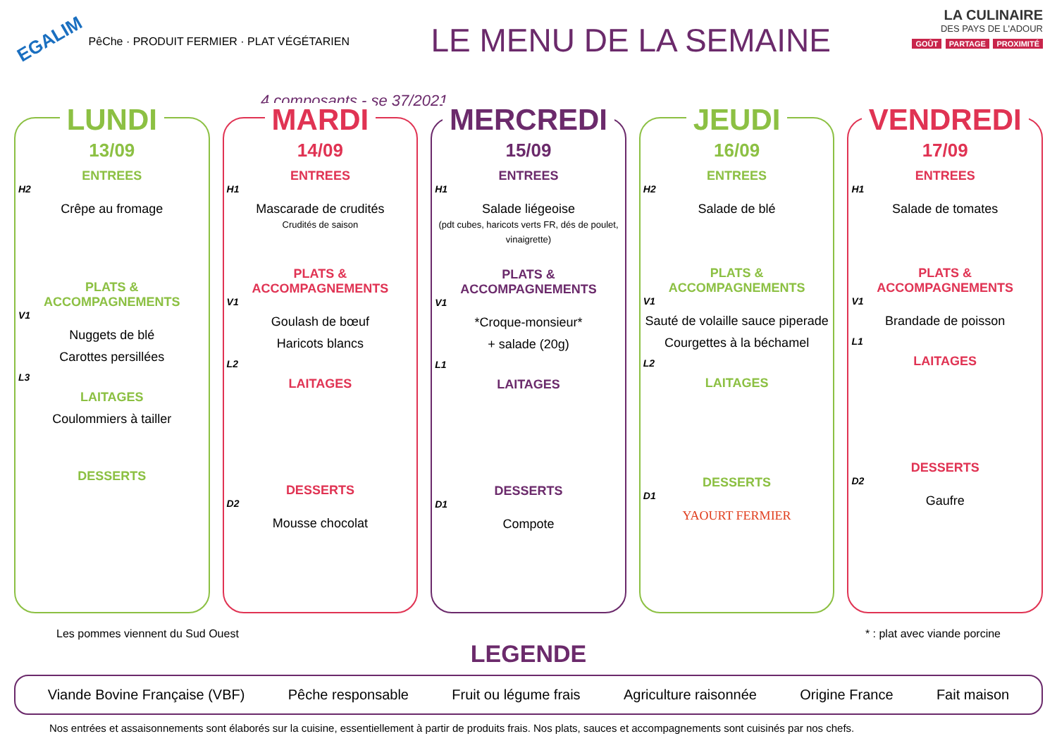EGALIM PêChe · PRODUIT FERMIER · PLAT VÉGÉTARIEN
LE MENU DE LA SEMAINE
LA CULINAIRE
DES PAYS DE L'ADOUR
GOÛT PARTAGE PROXIMITÉ
4 composants - se 37/2021
LUNDI
13/09
ENTREES
H2
Crêpe au fromage
PLATS & ACCOMPAGNEMENTS
V1
Nuggets de blé
Carottes persillées
L3
LAITAGES
Coulommiers à tailler
DESSERTS
MARDI
14/09
ENTREES
H1
Mascarade de crudités
Crudités de saison
PLATS & ACCOMPAGNEMENTS
V1
Goulash de bœuf
Haricots blancs
L2
LAITAGES
DESSERTS
D2
Mousse chocolat
MERCREDI
15/09
ENTREES
H1
Salade liégeoise
(pdt cubes, haricots verts FR, dés de poulet, vinaigrette)
PLATS & ACCOMPAGNEMENTS
V1
*Croque-monsieur*
+ salade (20g)
L1
LAITAGES
DESSERTS
D1
Compote
JEUDI
16/09
ENTREES
H2
Salade de blé
PLATS & ACCOMPAGNEMENTS
V1
Sauté de volaille sauce piperade
Courgettes à la béchamel
L2
LAITAGES
DESSERTS
D1
YAOURT FERMIER
VENDREDI
17/09
ENTREES
H1
Salade de tomates
PLATS & ACCOMPAGNEMENTS
V1
Brandade de poisson
L1
LAITAGES
DESSERTS
D2
Gaufre
Les pommes viennent du Sud Ouest * : plat avec viande porcine
LEGENDE
Viande Bovine Française (VBF) Pêche responsable Fruit ou légume frais Agriculture raisonnée Origine France Fait maison
Nos entrées et assaisonnements sont élaborés sur la cuisine, essentiellement à partir de produits frais. Nos plats, sauces et accompagnements sont cuisinés par nos chefs.